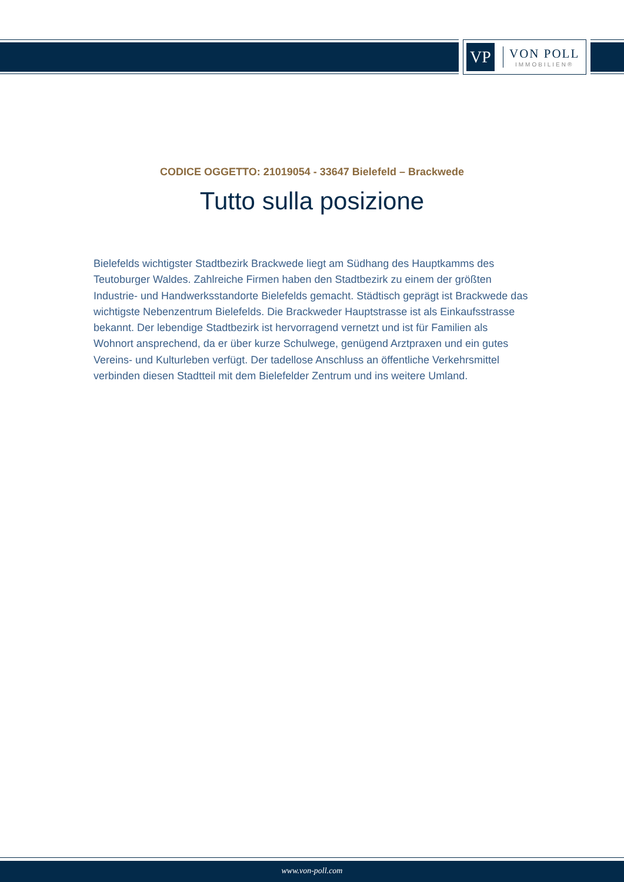VP
VON POLL
IMMOBILIEN®
CODICE OGGETTO: 21019054 - 33647 Bielefeld – Brackwede
Tutto sulla posizione
Bielefelds wichtigster Stadtbezirk Brackwede liegt am Südhang des Hauptkamms des Teutoburger Waldes. Zahlreiche Firmen haben den Stadtbezirk zu einem der größten Industrie- und Handwerksstandorte Bielefelds gemacht. Städtisch geprägt ist Brackwede das wichtigste Nebenzentrum Bielefelds. Die Brackweder Hauptstrasse ist als Einkaufsstrasse bekannt. Der lebendige Stadtbezirk ist hervorragend vernetzt und ist für Familien als Wohnort ansprechend, da er über kurze Schulwege, genügend Arztpraxen und ein gutes Vereins- und Kulturleben verfügt. Der tadellose Anschluss an öffentliche Verkehrsmittel verbinden diesen Stadtteil mit dem Bielefelder Zentrum und ins weitere Umland.
www.von-poll.com